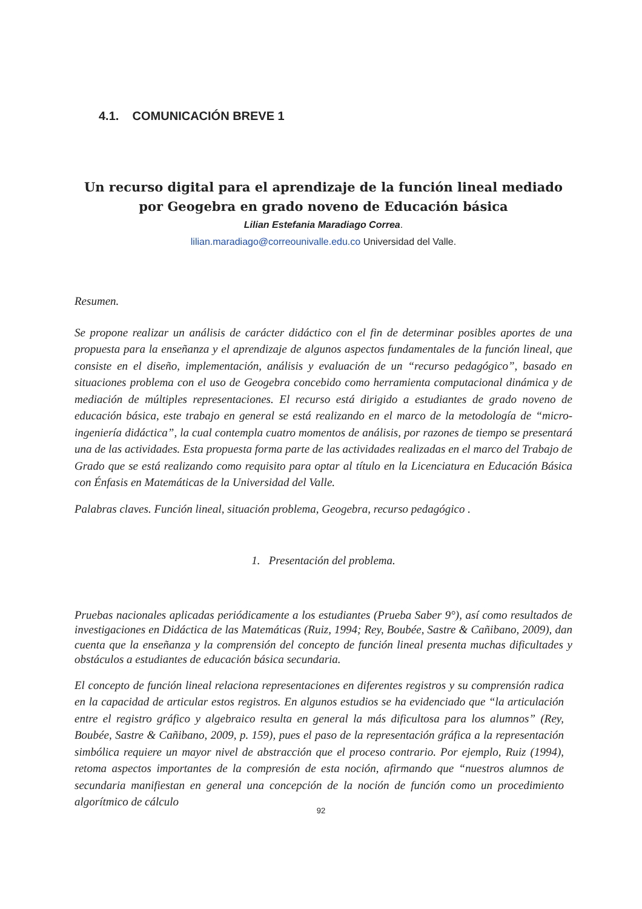4.1. COMUNICACIÓN BREVE 1
Un recurso digital para el aprendizaje de la función lineal mediado por Geogebra en grado noveno de Educación básica
Lilian Estefania Maradiago Correa.
lilian.maradiago@correounivalle.edu.co Universidad del Valle.
Resumen.
Se propone realizar un análisis de carácter didáctico con el fin de determinar posibles aportes de una propuesta para la enseñanza y el aprendizaje de algunos aspectos fundamentales de la función lineal, que consiste en el diseño, implementación, análisis y evaluación de un “recurso pedagógico”, basado en situaciones problema con el uso de Geogebra concebido como herramienta computacional dinámica y de mediación de múltiples representaciones. El recurso está dirigido a estudiantes de grado noveno de educación básica, este trabajo en general se está realizando en el marco de la metodología de “micro-ingeniería didáctica”, la cual contempla cuatro momentos de análisis, por razones de tiempo se presentará una de las actividades. Esta propuesta forma parte de las actividades realizadas en el marco del Trabajo de Grado que se está realizando como requisito para optar al título en la Licenciatura en Educación Básica con Énfasis en Matemáticas de la Universidad del Valle.
Palabras claves. Función lineal, situación problema, Geogebra, recurso pedagógico .
1. Presentación del problema.
Pruebas nacionales aplicadas periódicamente a los estudiantes (Prueba Saber 9°), así como resultados de investigaciones en Didáctica de las Matemáticas (Ruiz, 1994; Rey, Boubée, Sastre & Cañibano, 2009), dan cuenta que la enseñanza y la comprensión del concepto de función lineal presenta muchas dificultades y obstáculos a estudiantes de educación básica secundaria.
El concepto de función lineal relaciona representaciones en diferentes registros y su comprensión radica en la capacidad de articular estos registros. En algunos estudios se ha evidenciado que “la articulación entre el registro gráfico y algebraico resulta en general la más dificultosa para los alumnos” (Rey, Boubée, Sastre & Cañibano, 2009, p. 159), pues el paso de la representación gráfica a la representación simbólica requiere un mayor nivel de abstracción que el proceso contrario. Por ejemplo, Ruiz (1994), retoma aspectos importantes de la compresión de esta noción, afirmando que “nuestros alumnos de secundaria manifiestan en general una concepción de la noción de función como un procedimiento algorítmico de cálculo
92